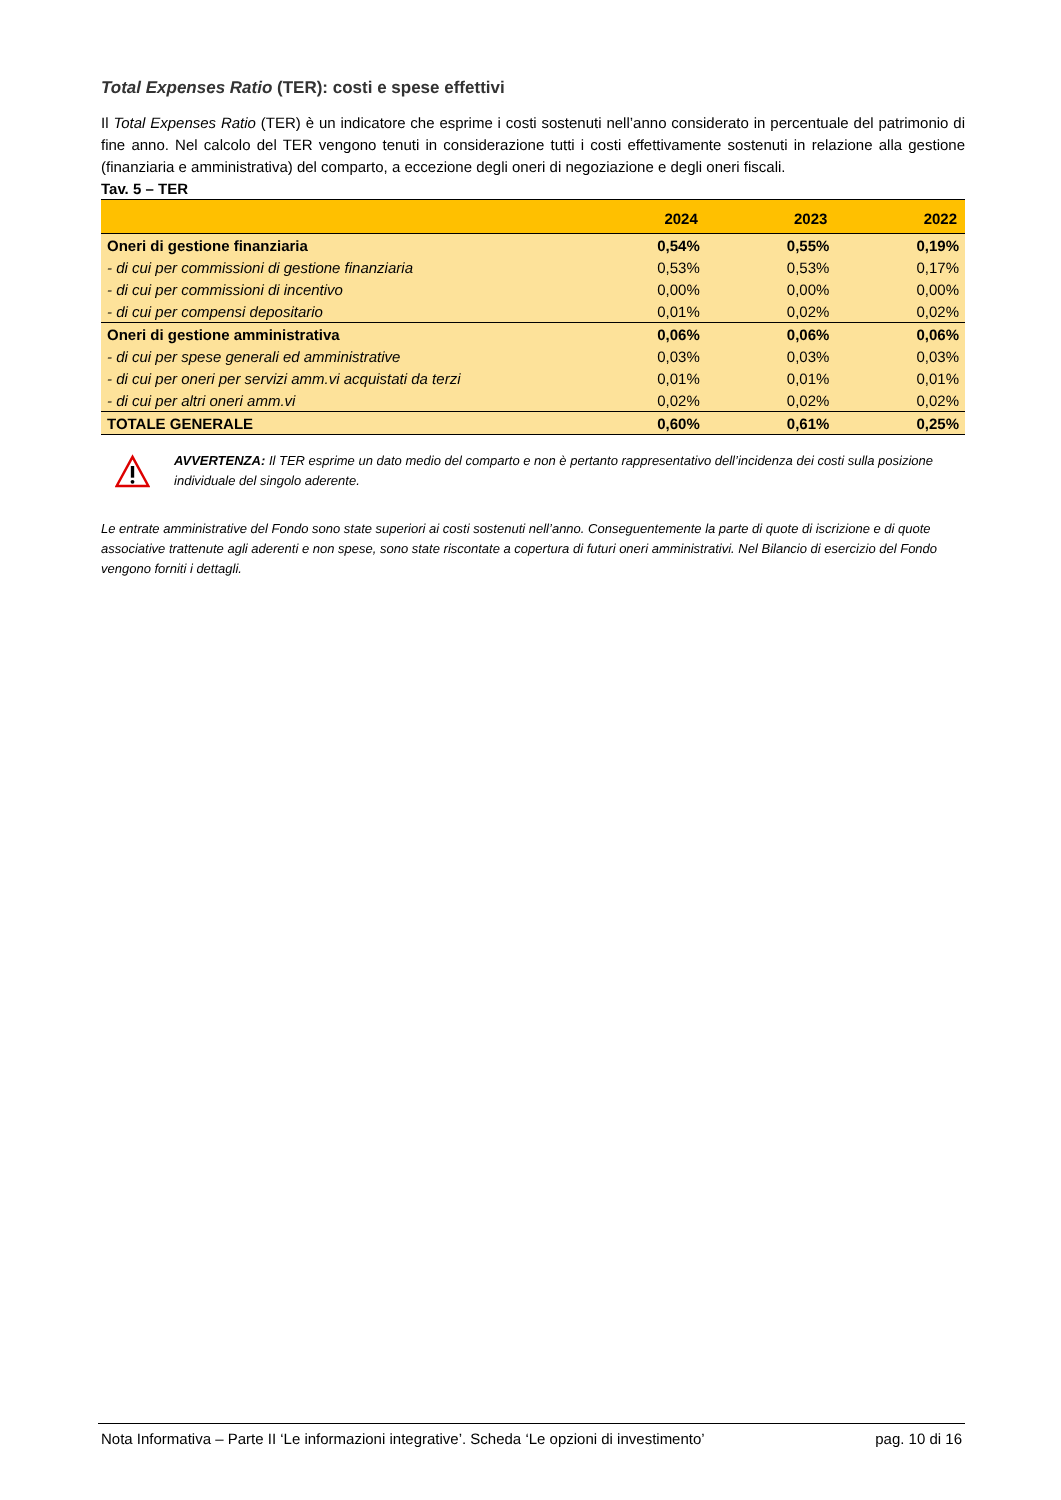Total Expenses Ratio (TER): costi e spese effettivi
Il Total Expenses Ratio (TER) è un indicatore che esprime i costi sostenuti nell’anno considerato in percentuale del patrimonio di fine anno. Nel calcolo del TER vengono tenuti in considerazione tutti i costi effettivamente sostenuti in relazione alla gestione (finanziaria e amministrativa) del comparto, a eccezione degli oneri di negoziazione e degli oneri fiscali.
Tav. 5 – TER
| | 2024 | 2023 | 2022 |
| --- | --- | --- | --- |
| Oneri di gestione finanziaria | 0,54% | 0,55% | 0,19% |
| - di cui per commissioni di gestione finanziaria | 0,53% | 0,53% | 0,17% |
| - di cui per commissioni di incentivo | 0,00% | 0,00% | 0,00% |
| - di cui per compensi depositario | 0,01% | 0,02% | 0,02% |
| Oneri di gestione amministrativa | 0,06% | 0,06% | 0,06% |
| - di cui per spese generali ed amministrative | 0,03% | 0,03% | 0,03% |
| - di cui per oneri per servizi amm.vi acquistati da terzi | 0,01% | 0,01% | 0,01% |
| - di cui per altri oneri amm.vi | 0,02% | 0,02% | 0,02% |
| TOTALE GENERALE | 0,60% | 0,61% | 0,25% |
AVVERTENZA: Il TER esprime un dato medio del comparto e non è pertanto rappresentativo dell’incidenza dei costi sulla posizione individuale del singolo aderente.
Le entrate amministrative del Fondo sono state superiori ai costi sostenuti nell’anno. Conseguentemente la parte di quote di iscrizione e di quote associative trattenute agli aderenti e non spese, sono state riscontate a copertura di futuri oneri amministrativi. Nel Bilancio di esercizio del Fondo vengono forniti i dettagli.
Nota Informativa – Parte II ‘Le informazioni integrative’. Scheda ‘Le opzioni di investimento’ pag. 10 di 16